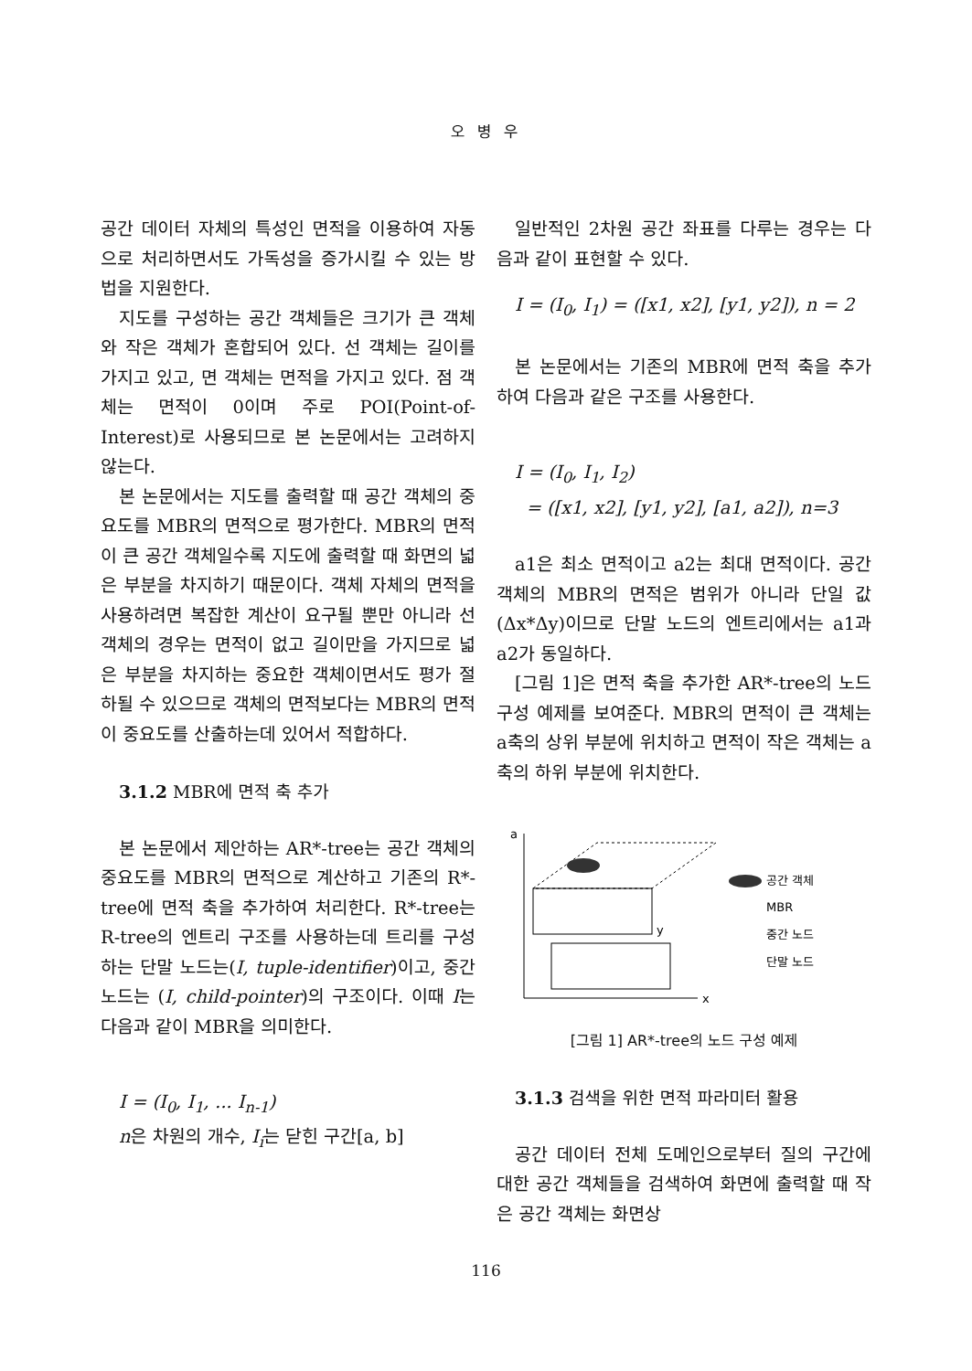오 병 우
공간 데이터 자체의 특성인 면적을 이용하여 자동으로 처리하면서도 가독성을 증가시킬 수 있는 방법을 지원한다.
지도를 구성하는 공간 객체들은 크기가 큰 객체와 작은 객체가 혼합되어 있다. 선 객체는 길이를 가지고 있고, 면 객체는 면적을 가지고 있다. 점 객체는 면적이 0이며 주로 POI(Point-of-Interest)로 사용되므로 본 논문에서는 고려하지 않는다.
본 논문에서는 지도를 출력할 때 공간 객체의 중요도를 MBR의 면적으로 평가한다. MBR의 면적이 큰 공간 객체일수록 지도에 출력할 때 화면의 넓은 부분을 차지하기 때문이다. 객체 자체의 면적을 사용하려면 복잡한 계산이 요구될 뿐만 아니라 선 객체의 경우는 면적이 없고 길이만을 가지므로 넓은 부분을 차지하는 중요한 객체이면서도 평가 절하될 수 있으므로 객체의 면적보다는 MBR의 면적이 중요도를 산출하는데 있어서 적합하다.
3.1.2 MBR에 면적 축 추가
본 논문에서 제안하는 AR*-tree는 공간 객체의 중요도를 MBR의 면적으로 계산하고 기존의 R*-tree에 면적 축을 추가하여 처리한다. R*-tree는 R-tree의 엔트리 구조를 사용하는데 트리를 구성하는 단말 노드는(I, tuple-identifier)이고, 중간 노드는 (I, child-pointer)의 구조이다. 이때 I는 다음과 같이 MBR을 의미한다.
I = (I<sub>0</sub>, I<sub>1</sub>, ... I<sub>n-1</sub>)
n은 차원의 개수, I<sub>i</sub>는 닫힌 구간[a, b]
일반적인 2차원 공간 좌표를 다루는 경우는 다음과 같이 표현할 수 있다.
I = (I<sub>0</sub>, I<sub>1</sub>) = ([x1, x2], [y1, y2]), n = 2
본 논문에서는 기존의 MBR에 면적 축을 추가하여 다음과 같은 구조를 사용한다.
I = (I<sub>0</sub>, I<sub>1</sub>, I<sub>2</sub>)
= ([x1, x2], [y1, y2], [a1, a2]), n=3
a1은 최소 면적이고 a2는 최대 면적이다. 공간 객체의 MBR의 면적은 범위가 아니라 단일 값(Δx*Δy)이므로 단말 노드의 엔트리에서는 a1과 a2가 동일하다.
[그림 1]은 면적 축을 추가한 AR*-tree의 노드 구성 예제를 보여준다. MBR의 면적이 큰 객체는 a축의 상위 부분에 위치하고 면적이 작은 객체는 a축의 하위 부분에 위치한다.
a
x
y
공간 객체
MBR
중간 노드
단말 노드
[그림 1] AR*-tree의 노드 구성 예제
3.1.3 검색을 위한 면적 파라미터 활용
공간 데이터 전체 도메인으로부터 질의 구간에 대한 공간 객체들을 검색하여 화면에 출력할 때 작은 공간 객체는 화면상
116